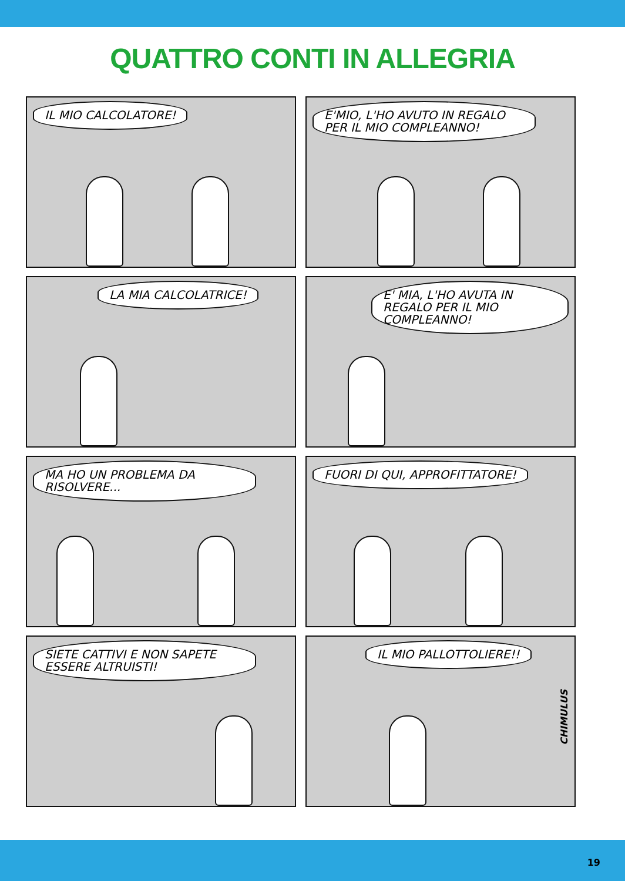QUATTRO CONTI IN ALLEGRIA
IL MIO CALCOLATORE!
E'MIO, L'HO AVUTO IN REGALO PER IL MIO COMPLEANNO!
LA MIA CALCOLATRICE!
E' MIA, L'HO AVUTA IN REGALO PER IL MIO COMPLEANNO!
MA HO UN PROBLEMA DA RISOLVERE...
FUORI DI QUI, APPROFITTATORE!
SIETE CATTIVI E NON SAPETE ESSERE ALTRUISTI!
IL MIO PALLOTTOLIERE!!
CHIMULUS
19